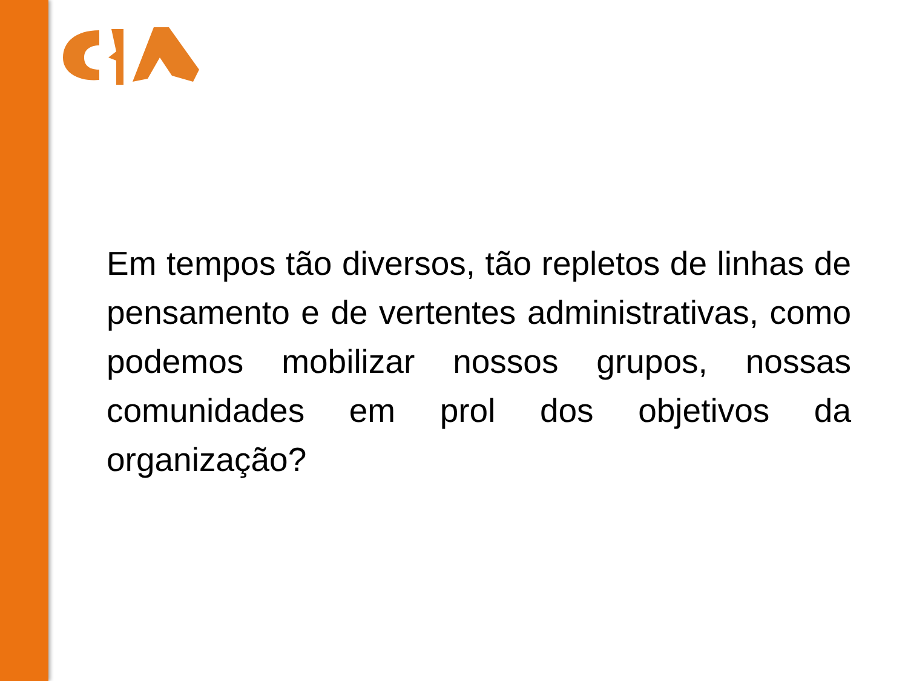Em tempos tão diversos, tão repletos de linhas de pensamento e de vertentes administrativas, como podemos mobilizar nossos grupos, nossas comunidades em prol dos objetivos da organização?